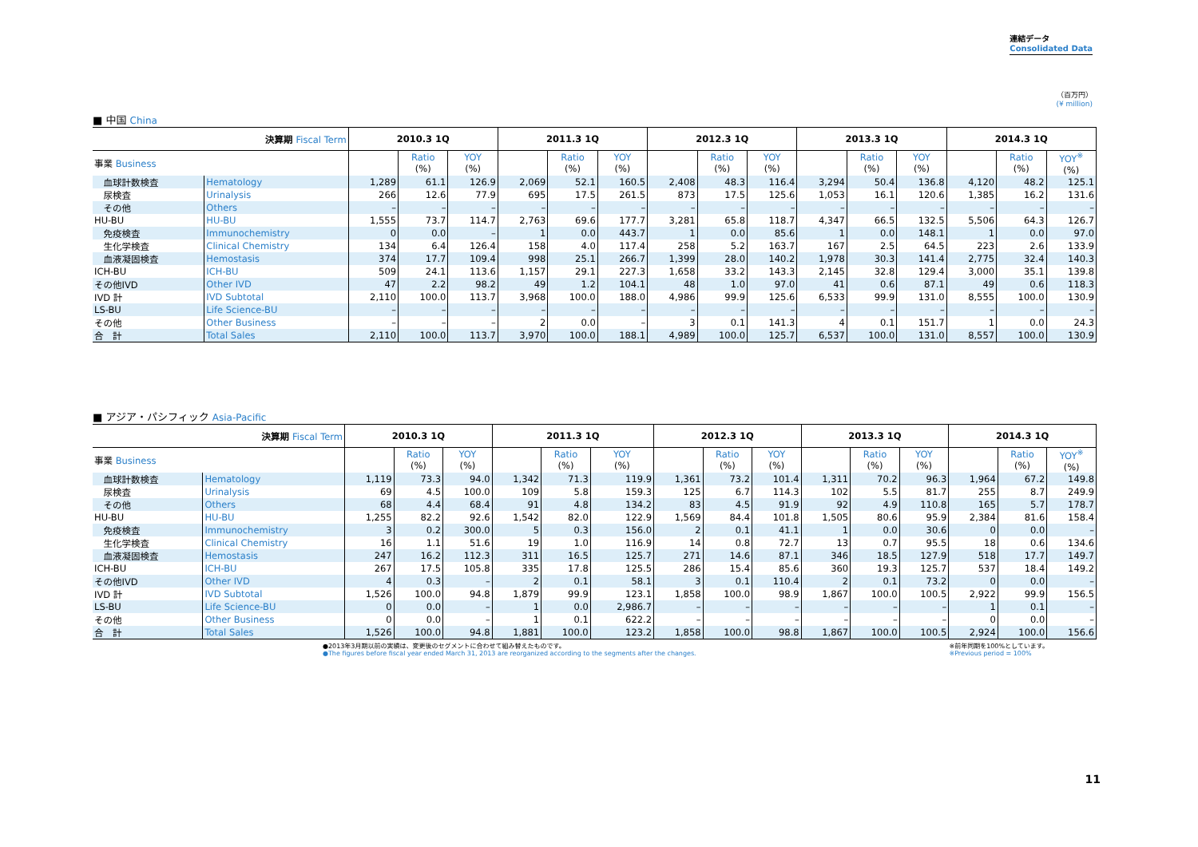連結データ
Consolidated Data
（百万円）
(¥ million)
■ 中国 China
| 決算期 Fiscal Term | | 2010.3 1Q | | | 2011.3 1Q | | | 2012.3 1Q | | | 2013.3 1Q | | | 2014.3 1Q | | |
| --- | --- | --- | --- | --- | --- | --- | --- | --- | --- | --- | --- | --- | --- | --- | --- | --- |
| 事業 Business | | | Ratio (%) | YOY (%) | | Ratio (%) | YOY (%) | | Ratio (%) | YOY (%) | | Ratio (%) | YOY (%) | | Ratio (%) | YOY<sup>※</sup> (%) |
| 血球計数検査 | Hematology | 1,289 | 61.1 | 126.9 | 2,069 | 52.1 | 160.5 | 2,408 | 48.3 | 116.4 | 3,294 | 50.4 | 136.8 | 4,120 | 48.2 | 125.1 |
| 尿検査 | Urinalysis | 266 | 12.6 | 77.9 | 695 | 17.5 | 261.5 | 873 | 17.5 | 125.6 | 1,053 | 16.1 | 120.6 | 1,385 | 16.2 | 131.6 |
| その他 | Others | – | – | – | – | – | – | – | – | – | – | – | – | – | – | – |
| HU-BU | HU-BU | 1,555 | 73.7 | 114.7 | 2,763 | 69.6 | 177.7 | 3,281 | 65.8 | 118.7 | 4,347 | 66.5 | 132.5 | 5,506 | 64.3 | 126.7 |
| 免疫検査 | Immunochemistry | 0 | 0.0 | – | 1 | 0.0 | 443.7 | 1 | 0.0 | 85.6 | 1 | 0.0 | 148.1 | 1 | 0.0 | 97.0 |
| 生化学検査 | Clinical Chemistry | 134 | 6.4 | 126.4 | 158 | 4.0 | 117.4 | 258 | 5.2 | 163.7 | 167 | 2.5 | 64.5 | 223 | 2.6 | 133.9 |
| 血液凝固検査 | Hemostasis | 374 | 17.7 | 109.4 | 998 | 25.1 | 266.7 | 1,399 | 28.0 | 140.2 | 1,978 | 30.3 | 141.4 | 2,775 | 32.4 | 140.3 |
| ICH-BU | ICH-BU | 509 | 24.1 | 113.6 | 1,157 | 29.1 | 227.3 | 1,658 | 33.2 | 143.3 | 2,145 | 32.8 | 129.4 | 3,000 | 35.1 | 139.8 |
| その他IVD | Other IVD | 47 | 2.2 | 98.2 | 49 | 1.2 | 104.1 | 48 | 1.0 | 97.0 | 41 | 0.6 | 87.1 | 49 | 0.6 | 118.3 |
| IVD 計 | IVD Subtotal | 2,110 | 100.0 | 113.7 | 3,968 | 100.0 | 188.0 | 4,986 | 99.9 | 125.6 | 6,533 | 99.9 | 131.0 | 8,555 | 100.0 | 130.9 |
| LS-BU | Life Science-BU | – | – | – | – | – | – | – | – | – | – | – | – | – | – | – |
| その他 | Other Business | – | – | – | 2 | 0.0 | – | 3 | 0.1 | 141.3 | 4 | 0.1 | 151.7 | 1 | 0.0 | 24.3 |
| 合 計 | Total Sales | 2,110 | 100.0 | 113.7 | 3,970 | 100.0 | 188.1 | 4,989 | 100.0 | 125.7 | 6,537 | 100.0 | 131.0 | 8,557 | 100.0 | 130.9 |
■ アジア・パシフィック Asia-Pacific
| 決算期 Fiscal Term | | 2010.3 1Q | | | 2011.3 1Q | | | 2012.3 1Q | | | 2013.3 1Q | | | 2014.3 1Q | | |
| --- | --- | --- | --- | --- | --- | --- | --- | --- | --- | --- | --- | --- | --- | --- | --- | --- |
| 事業 Business | | | Ratio (%) | YOY (%) | | Ratio (%) | YOY (%) | | Ratio (%) | YOY (%) | | Ratio (%) | YOY (%) | | Ratio (%) | YOY<sup>※</sup> (%) |
| 血球計数検査 | Hematology | 1,119 | 73.3 | 94.0 | 1,342 | 71.3 | 119.9 | 1,361 | 73.2 | 101.4 | 1,311 | 70.2 | 96.3 | 1,964 | 67.2 | 149.8 |
| 尿検査 | Urinalysis | 69 | 4.5 | 100.0 | 109 | 5.8 | 159.3 | 125 | 6.7 | 114.3 | 102 | 5.5 | 81.7 | 255 | 8.7 | 249.9 |
| その他 | Others | 68 | 4.4 | 68.4 | 91 | 4.8 | 134.2 | 83 | 4.5 | 91.9 | 92 | 4.9 | 110.8 | 165 | 5.7 | 178.7 |
| HU-BU | HU-BU | 1,255 | 82.2 | 92.6 | 1,542 | 82.0 | 122.9 | 1,569 | 84.4 | 101.8 | 1,505 | 80.6 | 95.9 | 2,384 | 81.6 | 158.4 |
| 免疫検査 | Immunochemistry | 3 | 0.2 | 300.0 | 5 | 0.3 | 156.0 | 2 | 0.1 | 41.1 | 1 | 0.0 | 30.6 | 0 | 0.0 | – |
| 生化学検査 | Clinical Chemistry | 16 | 1.1 | 51.6 | 19 | 1.0 | 116.9 | 14 | 0.8 | 72.7 | 13 | 0.7 | 95.5 | 18 | 0.6 | 134.6 |
| 血液凝固検査 | Hemostasis | 247 | 16.2 | 112.3 | 311 | 16.5 | 125.7 | 271 | 14.6 | 87.1 | 346 | 18.5 | 127.9 | 518 | 17.7 | 149.7 |
| ICH-BU | ICH-BU | 267 | 17.5 | 105.8 | 335 | 17.8 | 125.5 | 286 | 15.4 | 85.6 | 360 | 19.3 | 125.7 | 537 | 18.4 | 149.2 |
| その他IVD | Other IVD | 4 | 0.3 | – | 2 | 0.1 | 58.1 | 3 | 0.1 | 110.4 | 2 | 0.1 | 73.2 | 0 | 0.0 | – |
| IVD 計 | IVD Subtotal | 1,526 | 100.0 | 94.8 | 1,879 | 99.9 | 123.1 | 1,858 | 100.0 | 98.9 | 1,867 | 100.0 | 100.5 | 2,922 | 99.9 | 156.5 |
| LS-BU | Life Science-BU | 0 | 0.0 | – | 1 | 0.0 | 2,986.7 | – | – | – | – | – | – | 1 | 0.1 | – |
| その他 | Other Business | 0 | 0.0 | – | 1 | 0.1 | 622.2 | – | – | – | – | – | – | 0 | 0.0 | – |
| 合 計 | Total Sales | 1,526 | 100.0 | 94.8 | 1,881 | 100.0 | 123.2 | 1,858 | 100.0 | 98.8 | 1,867 | 100.0 | 100.5 | 2,924 | 100.0 | 156.6 |
●2013年3月期以前の実績は、変更後のセグメントに合わせて組み替えたものです。
●The figures before fiscal year ended March 31, 2013 are reorganized according to the segments after the changes.
※前年同期を100%としています。
※Previous period = 100%
11